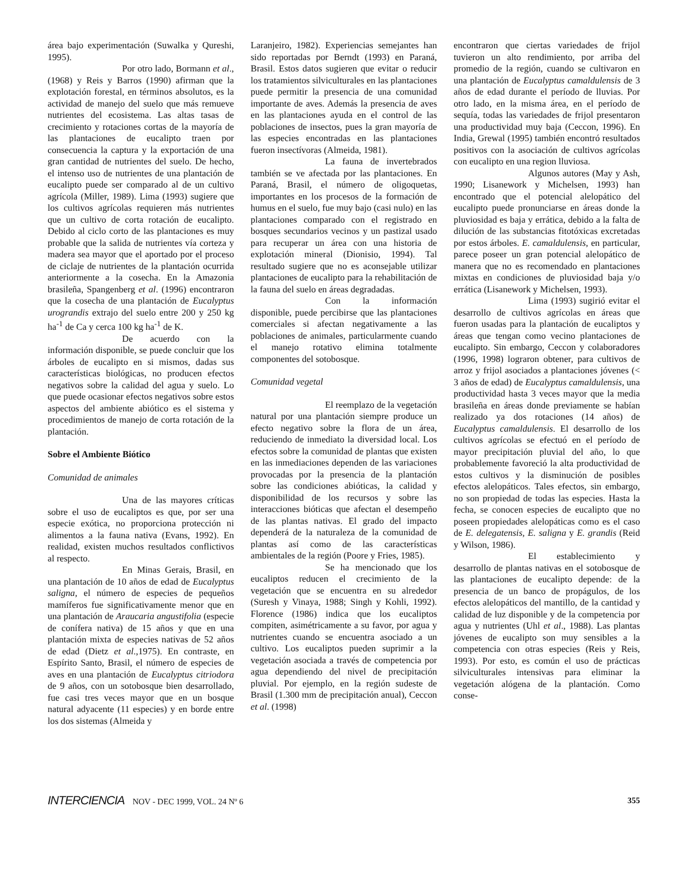área bajo experimentación (Suwalka y Qureshi, 1995).
Por otro lado, Bormann et al., (1968) y Reis y Barros (1990) afirman que la explotación forestal, en términos absolutos, es la actividad de manejo del suelo que más remueve nutrientes del ecosistema. Las altas tasas de crecimiento y rotaciones cortas de la mayoría de las plantaciones de eucalipto traen por consecuencia la captura y la exportación de una gran cantidad de nutrientes del suelo. De hecho, el intenso uso de nutrientes de una plantación de eucalipto puede ser comparado al de un cultivo agrícola (Miller, 1989). Lima (1993) sugiere que los cultivos agrícolas requieren más nutrientes que un cultivo de corta rotación de eucalipto. Debido al ciclo corto de las plantaciones es muy probable que la salida de nutrientes vía corteza y madera sea mayor que el aportado por el proceso de ciclaje de nutrientes de la plantación ocurrida anteriormente a la cosecha. En la Amazonia brasileña, Spangenberg et al. (1996) encontraron que la cosecha de una plantación de Eucalyptus urograndis extrajo del suelo entre 200 y 250 kg ha<sup>-1</sup> de Ca y cerca 100 kg ha<sup>-1</sup> de K.
De acuerdo con la información disponible, se puede concluir que los árboles de eucalipto en si mismos, dadas sus características biológicas, no producen efectos negativos sobre la calidad del agua y suelo. Lo que puede ocasionar efectos negativos sobre estos aspectos del ambiente abiótico es el sistema y procedimientos de manejo de corta rotación de la plantación.
Sobre el Ambiente Biótico
Comunidad de animales
Una de las mayores críticas sobre el uso de eucaliptos es que, por ser una especie exótica, no proporciona protección ni alimentos a la fauna nativa (Evans, 1992). En realidad, existen muchos resultados conflictivos al respecto.
En Minas Gerais, Brasil, en una plantación de 10 años de edad de Eucalyptus saligna, el número de especies de pequeños mamíferos fue significativamente menor que en una plantación de Araucaria angustifolia (especie de conífera nativa) de 15 años y que en una plantación mixta de especies nativas de 52 años de edad (Dietz et al.,1975). En contraste, en Espírito Santo, Brasil, el número de especies de aves en una plantación de Eucalyptus citriodora de 9 años, con un sotobosque bien desarrollado, fue casi tres veces mayor que en un bosque natural adyacente (11 especies) y en borde entre los dos sistemas (Almeida y
Laranjeiro, 1982). Experiencias semejantes han sido reportadas por Berndt (1993) en Paraná, Brasil. Estos datos sugieren que evitar o reducir los tratamientos silviculturales en las plantaciones puede permitir la presencia de una comunidad importante de aves. Además la presencia de aves en las plantaciones ayuda en el control de las poblaciones de insectos, pues la gran mayoría de las especies encontradas en las plantaciones fueron insectívoras (Almeida, 1981).
La fauna de invertebrados también se ve afectada por las plantaciones. En Paraná, Brasil, el número de oligoquetas, importantes en los procesos de la formación de humus en el suelo, fue muy bajo (casi nulo) en las plantaciones comparado con el registrado en bosques secundarios vecinos y un pastizal usado para recuperar un área con una historia de explotación mineral (Dionisio, 1994). Tal resultado sugiere que no es aconsejable utilizar plantaciones de eucalipto para la rehabilitación de la fauna del suelo en áreas degradadas.
Con la información disponible, puede percibirse que las plantaciones comerciales si afectan negativamente a las poblaciones de animales, particularmente cuando el manejo rotativo elimina totalmente componentes del sotobosque.
Comunidad vegetal
El reemplazo de la vegetación natural por una plantación siempre produce un efecto negativo sobre la flora de un área, reduciendo de inmediato la diversidad local. Los efectos sobre la comunidad de plantas que existen en las inmediaciones dependen de las variaciones provocadas por la presencia de la plantación sobre las condiciones abióticas, la calidad y disponibilidad de los recursos y sobre las interacciones bióticas que afectan el desempeño de las plantas nativas. El grado del impacto dependerá de la naturaleza de la comunidad de plantas así como de las características ambientales de la región (Poore y Fries, 1985).
Se ha mencionado que los eucaliptos reducen el crecimiento de la vegetación que se encuentra en su alrededor (Suresh y Vinaya, 1988; Singh y Kohli, 1992). Florence (1986) indica que los eucaliptos compiten, asimétricamente a su favor, por agua y nutrientes cuando se encuentra asociado a un cultivo. Los eucaliptos pueden suprimir a la vegetación asociada a través de competencia por agua dependiendo del nivel de precipitación pluvial. Por ejemplo, en la región sudeste de Brasil (1.300 mm de precipitación anual), Ceccon et al. (1998)
encontraron que ciertas variedades de frijol tuvieron un alto rendimiento, por arriba del promedio de la región, cuando se cultivaron en una plantación de Eucalyptus camaldulensis de 3 años de edad durante el período de lluvias. Por otro lado, en la misma área, en el período de sequía, todas las variedades de frijol presentaron una productividad muy baja (Ceccon, 1996). En India, Grewal (1995) también encontró resultados positivos con la asociación de cultivos agrícolas con eucalipto en una region lluviosa.
Algunos autores (May y Ash, 1990; Lisanework y Michelsen, 1993) han encontrado que el potencial alelopático del eucalipto puede pronunciarse en áreas donde la pluviosidad es baja y errática, debido a la falta de dilución de las substancias fitotóxicas excretadas por estos árboles. E. camaldulensis, en particular, parece poseer un gran potencial alelopático de manera que no es recomendado en plantaciones mixtas en condiciones de pluviosidad baja y/o errática (Lisanework y Michelsen, 1993).
Lima (1993) sugirió evitar el desarrollo de cultivos agrícolas en áreas que fueron usadas para la plantación de eucaliptos y áreas que tengan como vecino plantaciones de eucalipto. Sin embargo, Ceccon y colaboradores (1996, 1998) lograron obtener, para cultivos de arroz y frijol asociados a plantaciones jóvenes (< 3 años de edad) de Eucalyptus camaldulensis, una productividad hasta 3 veces mayor que la media brasileña en áreas donde previamente se habían realizado ya dos rotaciones (14 años) de Eucalyptus camaldulensis. El desarrollo de los cultivos agrícolas se efectuó en el período de mayor precipitación pluvial del año, lo que probablemente favoreció la alta productividad de estos cultivos y la disminución de posibles efectos alelopáticos. Tales efectos, sin embargo, no son propiedad de todas las especies. Hasta la fecha, se conocen especies de eucalipto que no poseen propiedades alelopáticas como es el caso de E. delegatensis, E. saligna y E. grandis (Reid y Wilson, 1986).
El establecimiento y desarrollo de plantas nativas en el sotobosque de las plantaciones de eucalipto depende: de la presencia de un banco de propágulos, de los efectos alelopáticos del mantillo, de la cantidad y calidad de luz disponible y de la competencia por agua y nutrientes (Uhl et al., 1988). Las plantas jóvenes de eucalipto son muy sensibles a la competencia con otras especies (Reis y Reis, 1993). Por esto, es común el uso de prácticas silviculturales intensivas para eliminar la vegetación alógena de la plantación. Como conse-
INTERCIENCIA NOV - DEC 1999, VOL. 24 Nº 6
355